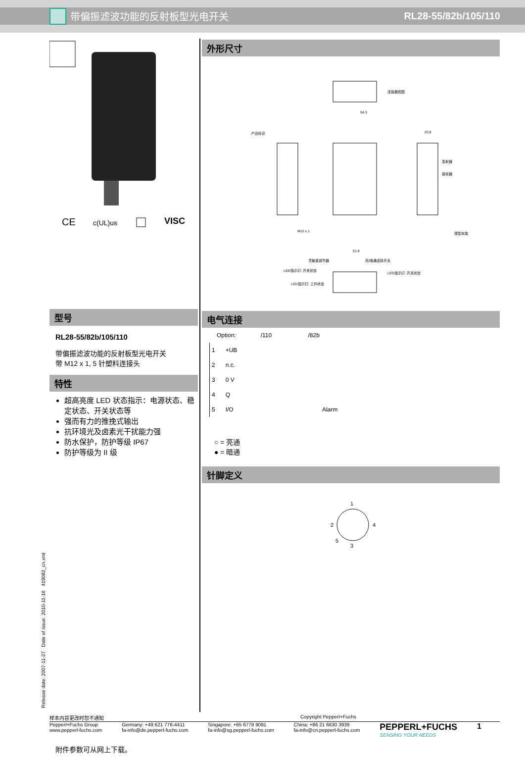带偏振滤波功能的反射板型光电开关 RL28-55/82b/105/110
CE
c(UL)us
VISC
型号
RL28-55/82b/105/110
带偏振滤波功能的反射板型光电开关
带 M12 x 1, 5 针塑料连接头
特性
超高亮度 LED 状态指示：电源状态、稳定状态、开关状态等
强而有力的推挽式输出
抗环境光及卤素光干扰能力强
防水保护，防护等级 IP67
防护等级为 II 级
附件参数可从网上下载。
外形尺寸
连接器视图
产品标识
54.3
25.8
发射器
接收器
锲型安装
M12 x 1
51.8
灵敏度调节器
亮/暗通选择开关
LED指示灯: 开关状态
LED指示灯: 工作状态
LED指示灯: 开关状态
电气连接
Option: /110 /82b
| 1 | +UB | |
| 2 | n.c. | |
| 3 | 0 V | |
| 4 | Q | |
| 5 | I/O | Alarm |
○ = 亮通
● = 暗通
针脚定义
1
2
4
5
3
Release date: 2007-11-27 Date of issue: 2010-11-16 419082_cn.xml
样本内容更改时恕不通知 Copyright Pepperl+Fuchs
Pepperl+Fuchs Group
www.pepperl-fuchs.com Germany: +49 621 776-4411
fa-info@de.pepperl-fuchs.com Singapore: +65 6779 9091
fa-info@sg.pepperl-fuchs.com China: +86 21 6630 3939
fa-info@cn.pepperl-fuchs.com PEPPERL+FUCHS
SENSING YOUR NEEDS 1